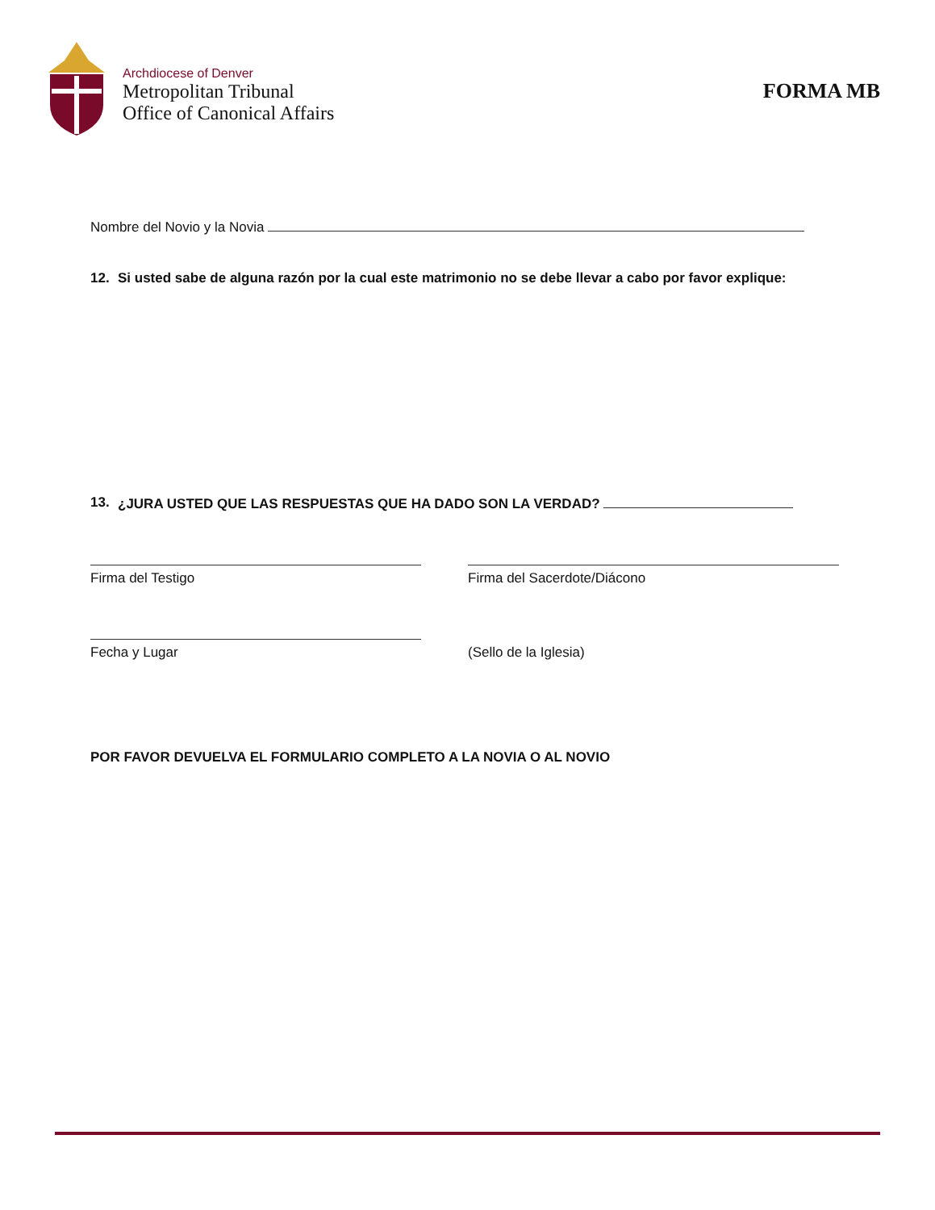Archdiocese of Denver
Metropolitan Tribunal
Office of Canonical Affairs
FORMA MB
Nombre del Novio y la Novia
12. Si usted sabe de alguna razón por la cual este matrimonio no se debe llevar a cabo por favor explique:
13. ¿JURA USTED QUE LAS RESPUESTAS QUE HA DADO SON LA VERDAD?
Firma del Testigo Firma del Sacerdote/Diácono
Fecha y Lugar (Sello de la Iglesia)
POR FAVOR DEVUELVA EL FORMULARIO COMPLETO A LA NOVIA O AL NOVIO